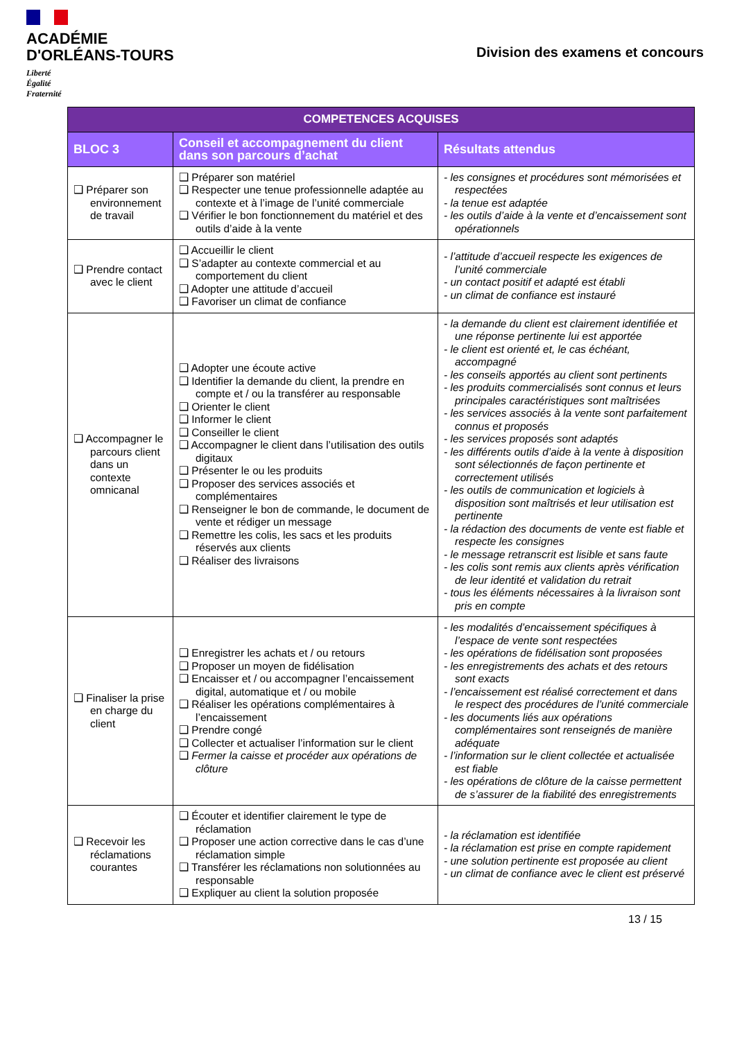ACADÉMIE
D'ORLÉANS-TOURS
Liberté
Égalité
Fraternité
Division des examens et concours
| COMPETENCES ACQUISES | | |
| --- | --- | --- |
| BLOC 3 | Conseil et accompagnement du client dans son parcours d’achat | Résultats attendus |
| ❑ Préparer son environnement de travail | ❑ Préparer son matériel ❑ Respecter une tenue professionnelle adaptée au contexte et à l’image de l’unité commerciale ❑ Vérifier le bon fonctionnement du matériel et des outils d’aide à la vente | - les consignes et procédures sont mémorisées et respectées - la tenue est adaptée - les outils d’aide à la vente et d’encaissement sont opérationnels |
| ❑ Prendre contact avec le client | ❑ Accueillir le client ❑ S’adapter au contexte commercial et au comportement du client ❑ Adopter une attitude d’accueil ❑ Favoriser un climat de confiance | - l’attitude d’accueil respecte les exigences de l’unité commerciale - un contact positif et adapté est établi - un climat de confiance est instauré |
| ❑ Accompagner le parcours client dans un contexte omnicanal | ❑ Adopter une écoute active ❑ Identifier la demande du client, la prendre en compte et / ou la transférer au responsable ❑ Orienter le client ❑ Informer le client ❑ Conseiller le client ❑ Accompagner le client dans l’utilisation des outils digitaux ❑ Présenter le ou les produits ❑ Proposer des services associés et complémentaires ❑ Renseigner le bon de commande, le document de vente et rédiger un message ❑ Remettre les colis, les sacs et les produits réservés aux clients ❑ Réaliser des livraisons | - la demande du client est clairement identifiée et une réponse pertinente lui est apportée - le client est orienté et, le cas échéant, accompagné - les conseils apportés au client sont pertinents - les produits commercialisés sont connus et leurs principales caractéristiques sont maîtrisées - les services associés à la vente sont parfaitement connus et proposés - les services proposés sont adaptés - les différents outils d’aide à la vente à disposition sont sélectionnés de façon pertinente et correctement utilisés - les outils de communication et logiciels à disposition sont maîtrisés et leur utilisation est pertinente - la rédaction des documents de vente est fiable et respecte les consignes - le message retranscrit est lisible et sans faute - les colis sont remis aux clients après vérification de leur identité et validation du retrait - tous les éléments nécessaires à la livraison sont pris en compte |
| ❑ Finaliser la prise en charge du client | ❑ Enregistrer les achats et / ou retours ❑ Proposer un moyen de fidélisation ❑ Encaisser et / ou accompagner l’encaissement digital, automatique et / ou mobile ❑ Réaliser les opérations complémentaires à l’encaissement ❑ Prendre congé ❑ Collecter et actualiser l’information sur le client ❑ Fermer la caisse et procéder aux opérations de clôture | - les modalités d’encaissement spécifiques à l’espace de vente sont respectées - les opérations de fidélisation sont proposées - les enregistrements des achats et des retours sont exacts - l’encaissement est réalisé correctement et dans le respect des procédures de l’unité commerciale - les documents liés aux opérations complémentaires sont renseignés de manière adéquate - l’information sur le client collectée et actualisée est fiable - les opérations de clôture de la caisse permettent de s’assurer de la fiabilité des enregistrements |
| ❑ Recevoir les réclamations courantes | ❑ Écouter et identifier clairement le type de réclamation ❑ Proposer une action corrective dans le cas d’une réclamation simple ❑ Transférer les réclamations non solutionnées au responsable ❑ Expliquer au client la solution proposée | - la réclamation est identifiée - la réclamation est prise en compte rapidement - une solution pertinente est proposée au client - un climat de confiance avec le client est préservé |
13 / 15